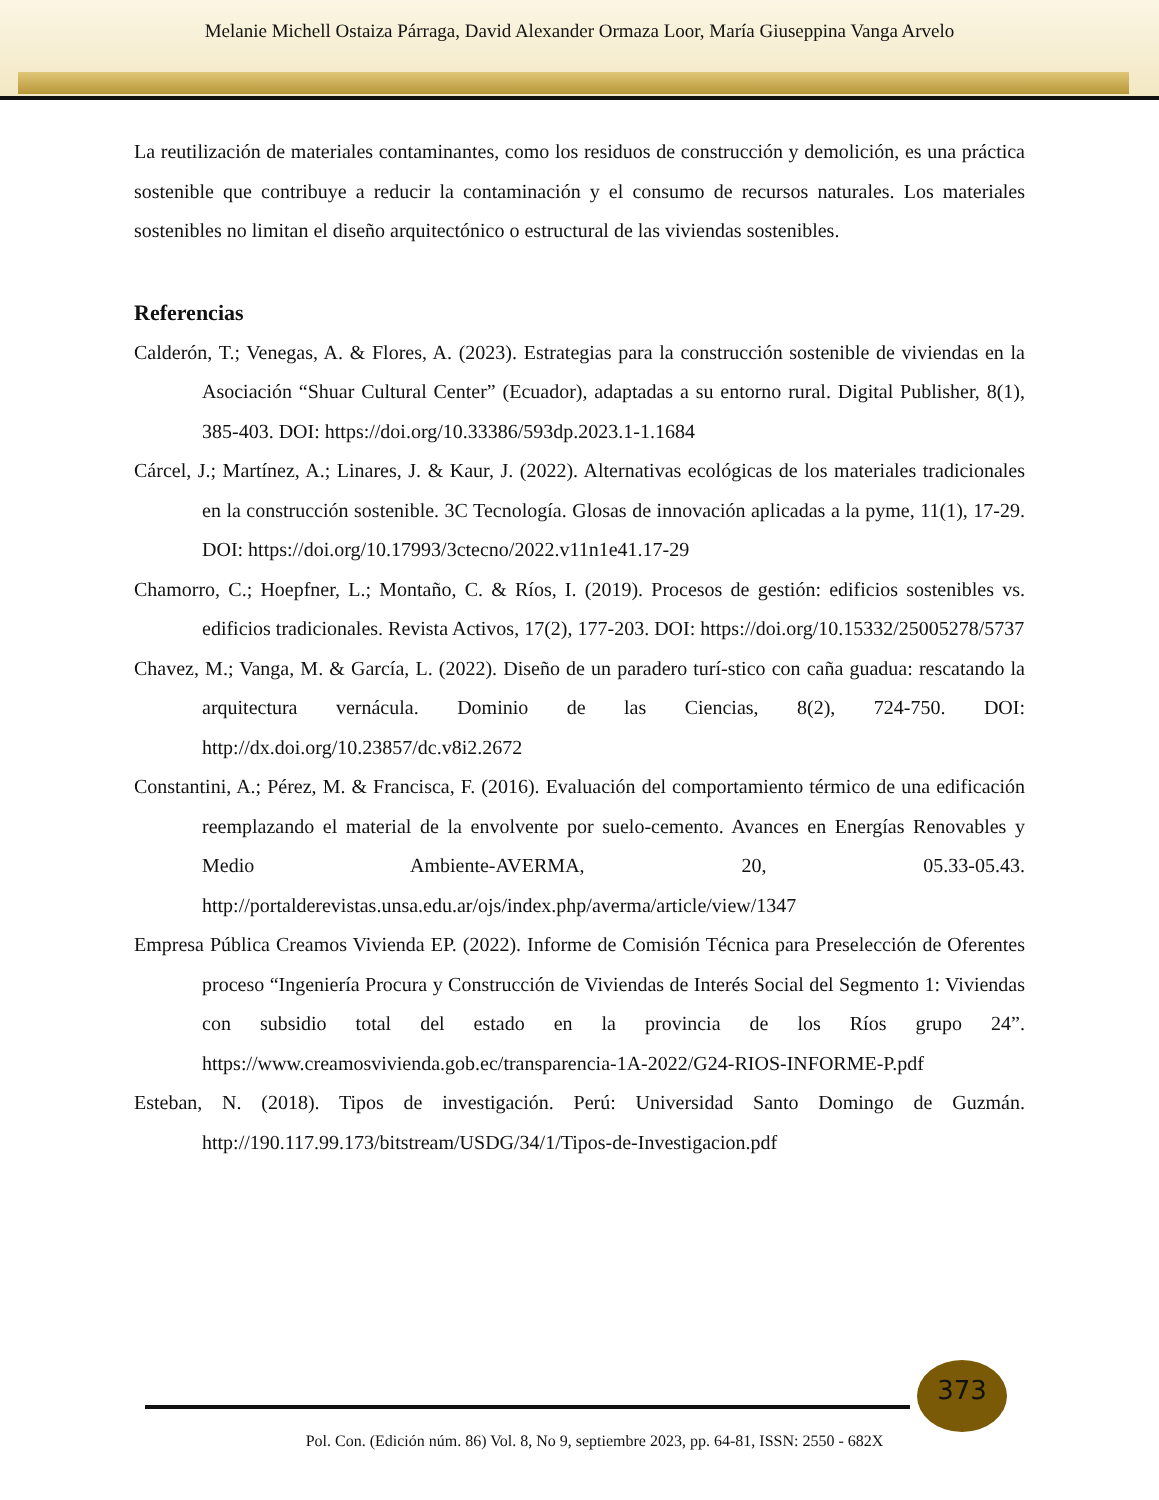Melanie Michell Ostaiza Párraga, David Alexander Ormaza Loor, María Giuseppina Vanga Arvelo
La reutilización de materiales contaminantes, como los residuos de construcción y demolición, es una práctica sostenible que contribuye a reducir la contaminación y el consumo de recursos naturales. Los materiales sostenibles no limitan el diseño arquitectónico o estructural de las viviendas sostenibles.
Referencias
Calderón, T.; Venegas, A. & Flores, A. (2023). Estrategias para la construcción sostenible de viviendas en la Asociación “Shuar Cultural Center” (Ecuador), adaptadas a su entorno rural. Digital Publisher, 8(1), 385-403. DOI: https://doi.org/10.33386/593dp.2023.1-1.1684
Cárcel, J.; Martínez, A.; Linares, J. & Kaur, J. (2022). Alternativas ecológicas de los materiales tradicionales en la construcción sostenible. 3C Tecnología. Glosas de innovación aplicadas a la pyme, 11(1), 17-29. DOI: https://doi.org/10.17993/3ctecno/2022.v11n1e41.17-29
Chamorro, C.; Hoepfner, L.; Montaño, C. & Ríos, I. (2019). Procesos de gestión: edificios sostenibles vs. edificios tradicionales. Revista Activos, 17(2), 177-203. DOI: https://doi.org/10.15332/25005278/5737
Chavez, M.; Vanga, M. & García, L. (2022). Diseño de un paradero turí-stico con caña guadua: rescatando la arquitectura vernácula. Dominio de las Ciencias, 8(2), 724-750. DOI: http://dx.doi.org/10.23857/dc.v8i2.2672
Constantini, A.; Pérez, M. & Francisca, F. (2016). Evaluación del comportamiento térmico de una edificación reemplazando el material de la envolvente por suelo-cemento. Avances en Energías Renovables y Medio Ambiente-AVERMA, 20, 05.33-05.43. http://portalderevistas.unsa.edu.ar/ojs/index.php/averma/article/view/1347
Empresa Pública Creamos Vivienda EP. (2022). Informe de Comisión Técnica para Preselección de Oferentes proceso “Ingeniería Procura y Construcción de Viviendas de Interés Social del Segmento 1: Viviendas con subsidio total del estado en la provincia de los Ríos grupo 24”. https://www.creamosvivienda.gob.ec/transparencia-1A-2022/G24-RIOS-INFORME-P.pdf
Esteban, N. (2018). Tipos de investigación. Perú: Universidad Santo Domingo de Guzmán. http://190.117.99.173/bitstream/USDG/34/1/Tipos-de-Investigacion.pdf
373
Pol. Con. (Edición núm. 86) Vol. 8, No 9, septiembre 2023, pp. 64-81, ISSN: 2550 - 682X